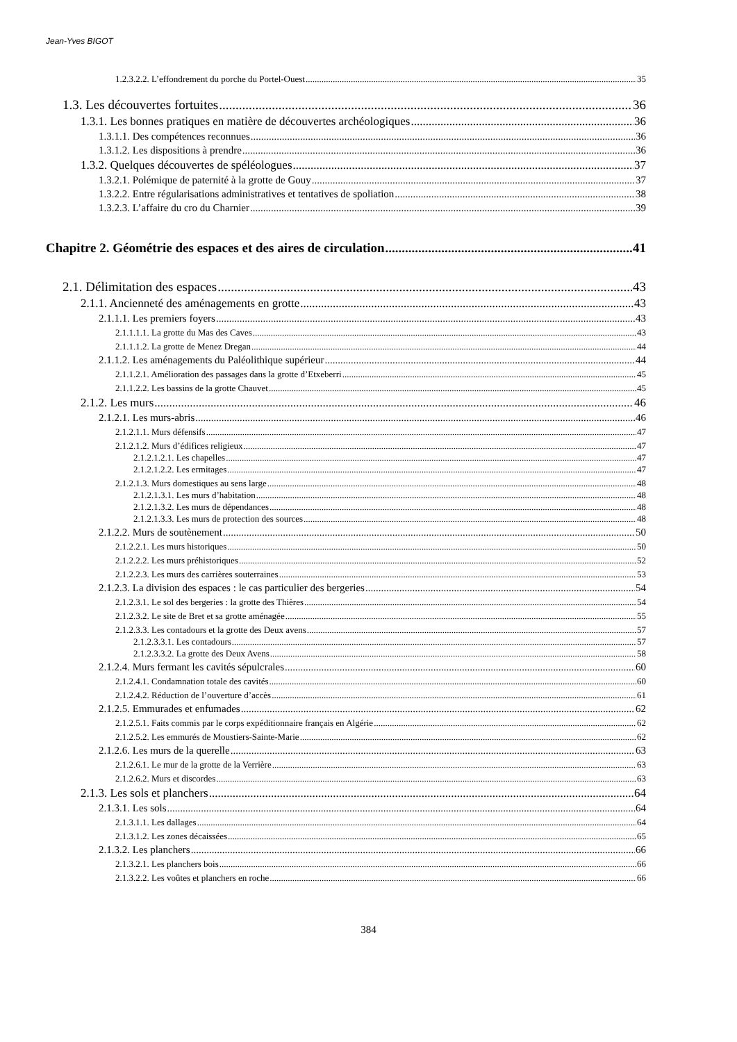Jean-Yves BIGOT
1.2.3.2.2. L’effondrement du porche du Portel-Ouest 35
1.3. Les découvertes fortuites 36
1.3.1. Les bonnes pratiques en matière de découvertes archéologiques 36
1.3.1.1. Des compétences reconnues 36
1.3.1.2. Les dispositions à prendre 36
1.3.2. Quelques découvertes de spéléologues 37
1.3.2.1. Polémique de paternité à la grotte de Gouy 37
1.3.2.2. Entre régularisations administratives et tentatives de spoliation 38
1.3.2.3. L’affaire du cro du Charnier 39
Chapitre 2. Géométrie des espaces et des aires de circulation 41
2.1. Délimitation des espaces 43
2.1.1. Ancienneté des aménagements en grotte 43
2.1.1.1. Les premiers foyers 43
2.1.1.1.1. La grotte du Mas des Caves 43
2.1.1.1.2. La grotte de Menez Dregan 44
2.1.1.2. Les aménagements du Paléolithique supérieur 44
2.1.1.2.1. Amélioration des passages dans la grotte d’Etxeberri 45
2.1.1.2.2. Les bassins de la grotte Chauvet 45
2.1.2. Les murs 46
2.1.2.1. Les murs-abris 46
2.1.2.1.1. Murs défensifs 47
2.1.2.1.2. Murs d’édifices religieux 47
2.1.2.1.2.1. Les chapelles 47
2.1.2.1.2.2. Les ermitages 47
2.1.2.1.3. Murs domestiques au sens large 48
2.1.2.1.3.1. Les murs d’habitation 48
2.1.2.1.3.2. Les murs de dépendances 48
2.1.2.1.3.3. Les murs de protection des sources 48
2.1.2.2. Murs de soutènement 50
2.1.2.2.1. Les murs historiques 50
2.1.2.2.2. Les murs préhistoriques 52
2.1.2.2.3. Les murs des carrières souterraines 53
2.1.2.3. La division des espaces : le cas particulier des bergeries 54
2.1.2.3.1. Le sol des bergeries : la grotte des Thières 54
2.1.2.3.2. Le site de Bret et sa grotte aménagée 55
2.1.2.3.3. Les contadours et la grotte des Deux avens 57
2.1.2.3.3.1. Les contadours 57
2.1.2.3.3.2. La grotte des Deux Avens 58
2.1.2.4. Murs fermant les cavités sépulcrales 60
2.1.2.4.1. Condamnation totale des cavités 60
2.1.2.4.2. Réduction de l’ouverture d’accès 61
2.1.2.5. Emmurades et enfumades 62
2.1.2.5.1. Faits commis par le corps expéditionnaire français en Algérie 62
2.1.2.5.2. Les emmurés de Moustiers-Sainte-Marie 62
2.1.2.6. Les murs de la querelle 63
2.1.2.6.1. Le mur de la grotte de la Verrière 63
2.1.2.6.2. Murs et discordes 63
2.1.3. Les sols et planchers 64
2.1.3.1. Les sols 64
2.1.3.1.1. Les dallages 64
2.1.3.1.2. Les zones décaissées 65
2.1.3.2. Les planchers 66
2.1.3.2.1. Les planchers bois 66
2.1.3.2.2. Les voûtes et planchers en roche 66
384